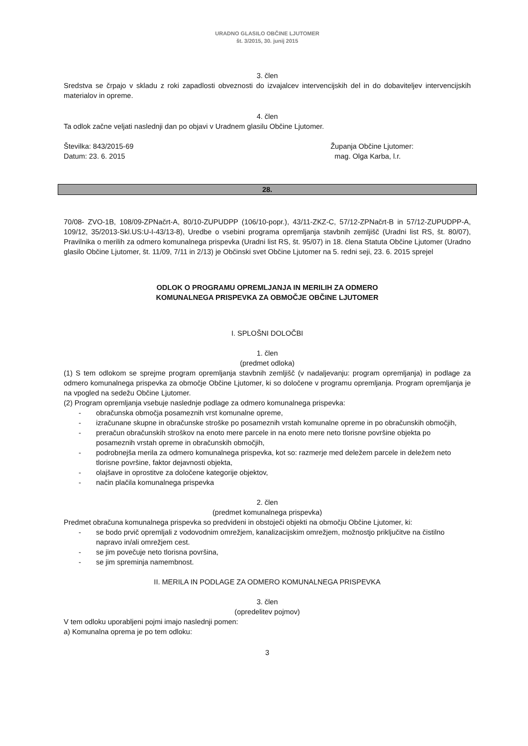URADNO GLASILO OBČINE LJUTOMER
št. 3/2015, 30. junij 2015
3. člen
Sredstva se črpajo v skladu z roki zapadlosti obveznosti do izvajalcev intervencijskih del in do dobaviteljev intervencijskih materialov in opreme.
4. člen
Ta odlok začne veljati naslednji dan po objavi v Uradnem glasilu Občine Ljutomer.
Številka: 843/2015-69
Datum: 23. 6. 2015
Županja Občine Ljutomer:
mag. Olga Karba, l.r.
28.
70/08- ZVO-1B, 108/09-ZPNačrt-A, 80/10-ZUPUDPP (106/10-popr.), 43/11-ZKZ-C, 57/12-ZPNačrt-B in 57/12-ZUPUDPP-A, 109/12, 35/2013-Skl.US:U-I-43/13-8), Uredbe o vsebini programa opremljanja stavbnih zemljišč (Uradni list RS, št. 80/07), Pravilnika o merilih za odmero komunalnega prispevka (Uradni list RS, št. 95/07) in 18. člena Statuta Občine Ljutomer (Uradno glasilo Občine Ljutomer, št. 11/09, 7/11 in 2/13) je Občinski svet Občine Ljutomer na 5. redni seji, 23. 6. 2015 sprejel
ODLOK O PROGRAMU OPREMLJANJA IN MERILIH ZA ODMERO
KOMUNALNEGA PRISPEVKA ZA OBMOČJE OBČINE LJUTOMER
I. SPLOŠNI DOLOČBI
1. člen
(predmet odloka)
(1) S tem odlokom se sprejme program opremljanja stavbnih zemljišč (v nadaljevanju: program opremljanja) in podlage za odmero komunalnega prispevka za območje Občine Ljutomer, ki so določene v programu opremljanja. Program opremljanja je na vpogled na sedežu Občine Ljutomer.
(2) Program opremljanja vsebuje naslednje podlage za odmero komunalnega prispevka:
- obračunska območja posameznih vrst komunalne opreme,
- izračunane skupne in obračunske stroške po posameznih vrstah komunalne opreme in po obračunskih območjih,
- preračun obračunskih stroškov na enoto mere parcele in na enoto mere neto tlorisne površine objekta po posameznih vrstah opreme in obračunskih območjih,
- podrobnejša merila za odmero komunalnega prispevka, kot so: razmerje med deležem parcele in deležem neto tlorisne površine, faktor dejavnosti objekta,
- olajšave in oprostitve za določene kategorije objektov,
- način plačila komunalnega prispevka
2. člen
(predmet komunalnega prispevka)
Predmet obračuna komunalnega prispevka so predvideni in obstoječi objekti na območju Občine Ljutomer, ki:
- se bodo prvič opremljali z vodovodnim omrežjem, kanalizacijskim omrežjem, možnostjo priključitve na čistilno napravo in/ali omrežjem cest.
- se jim povečuje neto tlorisna površina,
- se jim spreminja namembnost.
II. MERILA IN PODLAGE ZA ODMERO KOMUNALNEGA PRISPEVKA
3. člen
(opredelitev pojmov)
V tem odloku uporabljeni pojmi imajo naslednji pomen:
a) Komunalna oprema je po tem odloku:
3